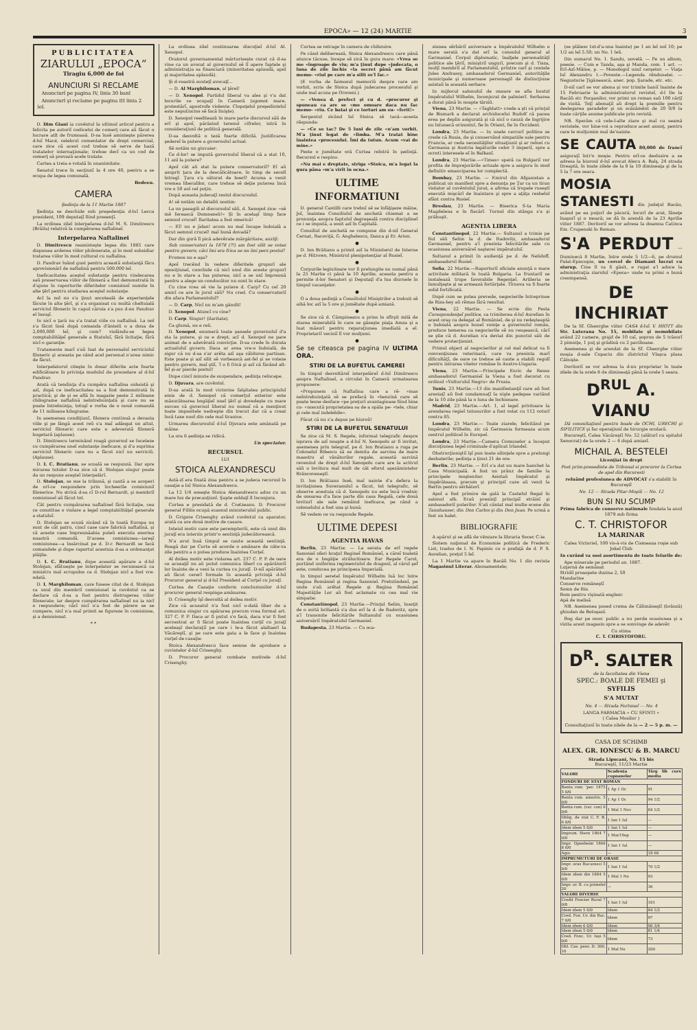EPOCA» — 12 (24) MARTIE 3
PUBLICITATEA
ZIARULUI „EPOCA“
Tiragiu 6,000 de foi
ANUNCIURI SI RECLAME
Anunciurĭ pe pagina IV, linia 30 banĭ
Anunciurĭ şi reclame pe pagina III linia 2 leĭ.
D. Dim Giani ia cuvêntul la ultimul articol pentru a felicita pe autoriĭ codicelui de comerţ care aŭ făcut o lucrare atît de frumoasă. D-sa însĕ aminteşte părerea d-luĭ Macé, celebrul comentator de drept comercial, care zice că acest cod trebue sĕ serve de bază tratatelor internaţionale; trebue decĭ ca un cod de comerţ să prevază acele tratate.
Cartea a treia e votată în unanimitate.
Senatul trece în secţiunĭ la 4 ore 40, pentru a se ocupa de legea comunală.
Bedeeu.
CAMERA
Şedinţa de la 11 Martie 1887
Şedinţa se deschide sub preşedenţia d-luĭ Lecca president, 109 deputaţĭ fiind presenţĭ.
La ordinea zileĭ interpelarea d-luĭ M. S. Dimitrescu (Brăila) relativă la cumpĕrarea naftalineĭ.
Interpelarea Naftalinei
D. Dimitrescu reaminteşte legea din 1885 care dispunea arderea viilor philoxerate, şi în mod subsidiar tratarea viilor în mod cultural cu naftalina.
D. Pandrav luând gust pentru această substanţă făcu aprovisionărĭ de naftalină pentru 500.000 leĭ.
Ineficacitatea aceşteĭ substanţe pentru vindecarea saŭ preservarea viilor de filoxeră a fost demonstrată în d'ajuns în raporturile diferitelor comisiunĭ numite în alte ţĕrĭ pentru studiarea aceşteĭ substanţe.
Acĭ la noĭ nu s'a ţinut socoteală de experienţele făcute în alte ţĕrĭ, şi s'a organisat cu multă cheltuială serviciul filoxeric în capul căruia s'a pus d-nu Pandrav el însuşĭ.
In nicĭ o ţară nu s'a tratat viile cu naftalină. La noĭ s'a făcut însă după comanda d'ânteiŭ o a doua de 2,000,000 leĭ, şi cum? violându-se legea comptabilităţeĭ generale a Statuluĭ, fără licitaţie, fără nicĭ o garanţie.
Tratamente marĭ s'aŭ luat de personaluĭ serviciuluĭ filoxeric şi aceasta pe când acel personal n'avea nimic de făcut.
Interpelatorul citeşte în dosar diferite acte foarte edificătoare în privinţa moduluĭ de procedare al d-luĭ Pandrav.
Arată că tendinţa d'a cumpĕra naftalina subsistă şi azĭ, după ce ineficacitatea sa a fost demonstrată în practică; şi de şi se află în magazie peste 2 milioane chilograme naftalină neîntrebuinţată şi care nu se poate întrebuinţa, totuşĭ e vorba de o nouĕ comandă de 11 milioane kilograme.
In asemenea condiţiunĭ, filoxera continuă a devasta viile şi pe lângă acest reŭ s'a maĭ adăogat un altul, serviciul filoxeric care este o adeverată filoxeră bugetară (aplause).
D. Dimitrescu terminând roagă guvernul se înceteze cu cumpĕrarea uneĭ substanţe ineficace, şi d'a suprima serviciul filoxeric care nu a făcut nicĭ un serviciŭ. (Aplause).
D. I. C. Bratianu, se scoală se respunză. Dar spre mirarea tutulor D-sa zice că d. Stolojan singur poate da un respuns aceşteĭ interpelărĭ.
D. Stolojan, se sue la tribună, şi caută a se acoperi de orĭ-ce respundere prin încheerile comisiuniĭ filoxerice. Nu strică d-sa cĭ D-rul Bernardt, şi membriĭ comisiuneĭ aŭ făcut tot.
Cât pentru cumpărarea naftalineĭ fără licitaţie, cea ce constitue o violare a legeĭ comptabilităţeĭ generale a statuluĭ.
D. Stolojan se scuză zicând că în toată Europa nu sunt de cât patru, cincĭ case care fabrică naftalină, şi că aceste case împreunăabia puteŭ executa enorma noastră comandă. D'aceea comisiunea—iareşĭ comisiunea—a însărcinat pe d. D-r. Bernardt se facă comandele şi dupe raportul acestuia d-sa a ordonanţat plăţile.
D. I. C. Bratianu, dupe această apărare a d-luĭ Stolojan, sfătueşte pe interpelator se recunoască ca ministru maĭ scrupulos ca d. Stolojan nicĭ a fost vre-odată.
D. I. Marghiloman, care fusese citat de d. Stolojan ca unul din membriĭ comisiuneĭ ia cuvêntul ca se declare că d-sa a fost pentru distrugerea viilor filoxerate; iar despre cumpĕrarea naftalineĭ nu ia nicĭ o respundere; căcĭ nicĭ n'a fost de părere se se cumpere, nicĭ n'a maĭ primit se figureze în comisiune, şi a demisionat.
* *
La ordinea zileĭ continuarea discuţieĭ d-luĭ Al. Xenopol.
Oratorul guvernamental mărturiseşte curat că d-sa vine ca un avocat al guvernuluĭ sĕ îĭ apere faptele şi administraţia sa financiară (minoritatea aplaudă, apoĭ şi majoritatea aplaudă).
Şi d-voastră sunteţĭ avocaţĭ...
— D. Al Marghiloman, al ţĕreĭ!
— D. Xenopol. Partidul liberal va ales şi v'a dat locurile ce ocupaţĭ în Cameră (sgomot mare, protestărĭ, apostrofe violente. Clopoţelul preşedinteluĭ este neputincios sĕ facă linişte).
D. Xenopol reediteazâ în mare parte discursul săŭ de erĭ şi apoĭ, părăsind terenul cifrelor, intră în consideraţiunĭ de politică generală.
D-sa desvoltă o teză foarte dificilă. Justificarea şedereĭ la putere a guvernuluĭ actual.
Sĕ notăm un giuvaier:
Ce d-lor! se impută guvernuluĭ liberal că a stat 10, 11 anĭ la putere?
Apoĭ cât aŭ stat la putere conservatoriĭ? Eĭ aŭ asuprit ţara de la descălicătoare, în timp de secolĭ întregĭ. Ţara s'a săturat de boerĭ! Acuma a venit vremea liberalilor, care trebue sĕ deţie puterea încă vre o 50 anĭ cel puţin.
După aceasta judecaţĭ restul discursuluĭ.
A! sĕ notăm un detaliŭ nostim:
La un pasagiŭ al discursuluĭ săŭ, d. Xenopol zice: «sĕ mĕ ferească Dumnezeŭ!» Şi în acelaşĭ timp face semnul cruceĭ! Ilaritatea a fost omerică!
— Eĭ! nu e jidan! acum nu maĭ încape îndoială a făcut semnul cruceĭ! maĭ bună dovadă?
Dar din gură îĭ pică adevĕrate mărgăritare, auziţĭ:
Sub conservatori la 1878 (?!) am fost silit se votez pentru guvern; căci îmi era frica se nu îmi perz postul!
Frumos nu e aşa?
Apoĭ trecênd în vedere diferitele grupurĭ ale oposiţiuneĭ, conchide că nicĭ unul din aceste grupurĭ nu e în stare a lua puterea; nicĭ a se unĭ împreună pentru a alege un conducător nu sunt în stare.
Cu cine vrea sĕ vie la putere d. Carp? Cu ceĭ 20 amicĭ ce are în jurul săŭ? Nu cred. Cu conservatoriĭ din afara Parlamentuluĭ?
— D. Carp, Nicĭ nu m'am gândit!
D. Xenopol. Atuncĭ cu cine?
D. Carp. Singur! (ilaritate).
Ca glumă, nu e reŭ.
D. Xenopol, enumeră toate şansele guvernuluĭ d'a sta la putere, şi ce e drept, acĭ d. Xenopol ne pare animat de o adevĕrată convicţie. D-sa crede în durata actualuluĭ guvern. Daca ar avea vre-o îndoială, de sigur că nu d-sa s'ar arĕta azĭ aşa călduros partisan. Este poate şi azĭ silit sĕ vorbească ast-fel şi se voteze pentru guvern, maĭ ştiĭ, 'ĭ o fi frică şi azĭ că făcând alt-fel şi-ar pierde postul!
Dupe cincĭ minute de suspendare, şedinţa reîncepe.
D. Djuvara, are cuvêntul.
D-sa arată în mod victorios falşitatea principiuluĭ emis de d. Xenopol că comerţul exterior este măsurătoarea bogăţieĭ uneĭ ţĕrĭ şi dovedeşte cu mare succes că guvernul liberal nu numaĭ că a menţinut toate impositele nedrepte din trecut dar că a creat încă taxe nuoĭ din cele maĭ tiranice.
Urmarea discursuluĭ d-luĭ Djuvara este amânată pe mâine.
La ora 6 şedinţa se ridică.
Un spectator.
RECURSUL
LUI
STOICA ALEXANDRESCU
Astă-zĭ era fixată ziua pentru a se judeca recursul în casaţie a luĭ Stoica Alexandrescu.
La 12 1/4 soseşte Stoica Alexandrescu adus cu un mare lux de precauţiunĭ. Şapte soldaţĭ îl înconjura.
Curtea e presidată de d. Cretzeanu. D. Procuror general Filitis ocupă scaonul ministeruluĭ public.
D. Grigore Crisenghy având cuvêntul ca aparator, arată ca are două motive de casare.
Inteiul motiv care este peremptoriŭ, este că unul din juraţĭ era interzis printr'o sentinţă judecătorească.
N'a avut însă timpul se caute această sentinţă. Roagă dar pe Curte sĕ acorde o amânare de câte-va zile pentru a o putea produce înaintea Curţeĭ.
Al doilea motiv este violarea art. 237 C. P. P. de oare ce acusaţiĭ nu aŭ putut comunica liberĭ cu apărătoriĭ lor înainte de a veni la curtea cu juraţĭ. D-niĭ apărătorĭ aŭ făcut cererĭ formale în această privinţă d-luĭ Procuror general şi d-luĭ President al Curţeĭ cu juraţĭ.
Curtea de Casaţie conform concluziunilor d-luĭ procuror general respinge amânarea.
D. Crisenghy îşĭ desvoltă al doilea motiv.
Zice că acusatul n'a fost nicĭ o-dată liber de a comunica singur cu apărarea precum vrea formal art. 327 C. P. P. Daca ar fi putut s'o facă, daca n'ar fi fost secvestrat ar fi făcut poate înaintea curţiĭ cu juraţĭ aceleaşĭ declaraţiĭ pe care i le-a făcut alaltaerĭ la Văcăreştĭ, şi pe care este gata a le face şi înaintea curţeĭ de casaţie.
Stoica Alexandrescu face semne de aprobare a cuvintelor d-luĭ Crisenghy.
D. Procuror general combate motivele d-luĭ Crisenghy.
Curtea se retrage în camera de chibzuire.
Pe când deliberează, Stoica Alexandrescu care până atunce tăcuse, începe sĕ zică în gura mare: «Vrea se me «îngroape de viu; m'a ţinut dupe «judecata, o luna de zile închis «la secret până am făcut memo- «riul pe care m'a silit se'l fac.»
(E vorba de faimosul memoriŭ despre care am vorbit, scris de Stoica după judecarea procesuluĭ şi unde maĭ acuza pe Oroveni.)
— «Venea d. prefect şi cu d. «procuror şi spuneau ca are se «me omoare daca nu fac memo- «riu. Ce batai şi ce torturi am su- «ferit!»
Sergentul zicând luĭ Stoica sĕ tacă—acesta rĕspunde:
— «Ce se tac? De 5 luni de zile «n'am vorbit. M'a ţinut legat de «limba. M'a tratat bine înaintea «procesului. Îmi da tutun. Acum «vai de mine.»
Peste o jumĕtate oră Curtea reîntră în şedinţă. Recursul e respins.
«Nu mai e dreptate, striga «Stoica, m'a legat la gura pâna «m'a virît în ocna.»
ULTIME INFORMATIUNI
D. general Cantilli care trebuĭ sĕ se înfăţişeze mâine, Joĭ, înaintea Consiliuluĭ de anchetă chiemat a se pronunţa asupra faptuluĭ degreşeală contra disciplineĭ ce i se impută, a sosit azĭ în Capitală.
Consiliul de anchetă se compune din d-niĭ General Cernat, Racoviţă, G. Anghelescu, Danca şi Er. Arion.
●
D. Ion Brătianu a primit azĭ la Ministerul de Interne pe d. Hitrowo, Ministrul plenipotenţiar al Rusieĭ.
●
Corpurile legiuitoare vor fi prelungite nu numaĭ până la 25 Martie ci până la 10 Aprilie, aceasta pentru a permite d-lor Senatori şi Deputaţĭ d'a lua diurnele în timpul vacanţelor.
●
O a doua şedinţă a Consiliuluĭ Miniştrilor a trebuit sĕ aibă loc azĭ la 5 ore şi jumĕtate dupĕ amiază.
●
Se zice că d. Câmpineanu a prins în sfîrşit milă de starea mizerabilă în care se găseşte piaţa Amza şi a luat măsurĭ pentru reparaţiunea imediată a eĭ. Proprietariĭ veciniĭ îĭ vor mulţumi.
●
Se se citeasca pe pagina IV ULTIMA ORA.
STIRI DE LA BUFETUL CAMEREI
In timpul desvoltăreĭ interpelăreĭ d-luĭ Dimitrescu asupra Naftalineĭ, a circulat în Cameră urmatoarea propunere:
«Propunem că Naftalina care a rĕ- «mas neîntrebuinţată sĕ se prefacă în «benzină care sĕ poate lesne desface «pe preţurĭ avantagioase fiind bine cu- «noscută proprietatea sa de a spăla pe- «tele, chiar şi cele maĭ indelebile».
Păcat că nu s'a depus pe biuroŭ!
STIRI DE LA BUFETUL SENATULUI
Se zice că M. S. Regele, informat telegrafic despre isprava de azĭ noapte a d-luĭ N. Xenopolu ar fi invitat, asemenea prin telegraf, pe d. Ion Bratianu a ruga pe Colonelul Bibescu să se demita de sarcina de mare maestru al vânătorilor regale, această sarcină revenind de drept d-luĭ Xenopolu care are la activul săŭ o lovitura maĭ mult de cât eforul aşezămintelor Brâncoveneştĭ.
D. Ion Brătianu însĕ, maĭ nainte d'a defera la invitaţiunea Suveranuluĭ a făcut, tot telegrafic, sĕ observe acestuia că d. Xenopolu nu este încă vrednic de onoarea d'a face parte din casa Regală, cele două loviturĭ ale sale remâind ineficace, pe când a colonelului a fost una şi bună.
Sĕ vedem ce va respunde Regele.
ULTIME DEPESI
AGENTIA HAVAS
Berlin, 23 Martie. — La serata de erĭ regele Saxonieĭ oferi braţul Regineĭ Românieĭ, a căreĭ toaletă era de o bogăţie strălucitoare. Ear Regele Carol, purtând uniforma regimentuluĭ de dragonĭ, al căruĭ şef este, conducea pe principesa Imperială.
In timpul sereteĭ Impĕratul Wilhelm luă loc între Regina Românieĭ şi regina Saxonieĭ. Pretutindenĭ, pe unde s'aŭ arĕtat Regele şi Regina Românieĭ Majestăţile Lor aŭ fost aclamate cu cea maĭ vie simpatie.
Constantinopol, 23 Martie.—Prinţul Selim, însoţit de o suită briliantă s'a dus erĭ la d. de Radovitz, spre a'ĭ transmite felicitările Sultanuluĭ cu ocasiunea aniversăriĭ Impĕratuluĭ Germanieĭ.
Budapesta, 23 Martie. — Cu oca-
siunea sĕrbăriĭ aniversare a Impĕratuluĭ Wilhelm o mare serată s'a dat erĭ la consulul general al Germanieĭ. Corpul diplomatic, înalţele personalităţĭ politice ale ţĕriĭ, miniştriĭ ungurĭ, precum şi d. Tisza, mulţĭ membriĭ aĭ Parlamentuluĭ, printre carĭ şi contele Jules Andrassy, ambasadorul Germanieĭ, autorităţile municipale şi numeroase personagiĭ de distincţiune asistaŭ la această serbare.
In mijlocul salonuluĭ de onoare se afla bustul Impĕratuluĭ Wilhelm, înconjurat de palmierĭ. Serbarea a durat până în noapte târziŭ.
Viena, 23 Martie. — «Tagblatt» crede a şti că prinţul de Bismark a declarat archiducelui Rudolf că pacea erea pe deplin asigurată şi că nicĭ o cauză de îngrijire nu întunecă orizontul, fie în Orient, fie în Occident.
Londra, 23 Martie. — In unele cercurĭ politice se crede că Rusia, de şi conservând simpatiile sale pentru Francia, ar ceda necesităţilor situaţiunii şi ar reînoi cu Germania şi Austria legăturile celor 3 imperiĭ, spre a ocroti interesele eĭ în Balkanĭ.
Londra, 23 Martie.—«Times» speră ca Bulgariĭ vor profita de împrejurările actuale spre a asigura în mod definitiv emanciparea lor complectă.
Bombay, 23 Martie. — Emirul din Afganistan a publicat un manifest spre a denunţa pe Ţar ca un tiran violator al cuvêntuluĭ jurat, a afirma că trupele ruseştĭ execută mişcărĭ de înaintare şi spre a aţâţa resbelul sfânt contra Rusieĭ.
Breslau, 23 Martie. — Biserica S-ta Maria Magdelena e în flacărĭ. Turnul din stânga s'a şi prăbuşit.
AGENTIA LIBERA
Constantinopol, 22 Martie.— Sultanul a trimis pe fiul săŭ Selim la d. de Radovitz, ambasadorul Germanieĭ, pentru a'ĭ presinta felicitările sale cu ocasiunea aniversăreĭ naşterei impĕratuluĭ.
Sultanul a primit în audienţă pe d. de Nelidoff, ambasadorul Rusieĭ.
Sofia, 22 Martie.—Raporturiĭ oficiale anunţă o mare activitate militară în toată Bulgaria. La fruntariĭ se instalează trupe favorabile Regenţeĭ. Artileria se înmulţeşte şi se armează fortărţele. Tîrnova va fi foarte solid fortificată.
Dupĕ cum se putea prevede, negocierile întreprinse de Riza-bey aŭ rĕmas fără resultat.
Viena, 22 Martie. — Se scrie din Pesta Corespondenţeĭ politice, ca trimiterea d-luĭ Aurelian în acest oraş ca delegat al Românieĭ, de şi nu redeşteaptă o îndoială asupra buneĭ voinţe a guvernuluĭ român, produce temerea ca negocierile sĕ nu reuşească, căcĭ se ştie că d. Aurelian n'a deviat din punctul săŭ de vedere protecţionist.
Primul object al negocierilor şi cel maĭ delicat va fi convenţiunea veterinară, care va presinta marĭ dificultăţĭ, de oare ce trebue sĕ caute a stabili regulĭ pentru intrarea vitelor române în Austro-Ungaria.
Viena, 23 Martie.—Principele Enric de Reuss ambasadorul Germanieĭ la Viena a fost decorat cu ordinul »Vulturuluĭ Negru« de Prusia.
Tunis, 23 Martie.—13 din manifestanţiĭ care aŭ fost arestaţĭ aŭ fost condamnaţĭ la nişte pedepse variând de la 10 zile până la o luna de închisoare.
Madrid, 23 Martie.—Art. 1, al legeĭ privitoare la arendarea regieĭ tutunurilor a fost votat cu 112 voturĭ contra 85.
Londra, 23 Martie.— Toate ziarele, felicitând pe Impĕratul Wilhelm, zic că Germania formeaza acum centrul politiceĭ în Europeĭ.
Londra, 23 Martie.—Camera Comunelor a început discuţiunea legeĭ criminale d'aplicat Irlandeĭ.
Obstrucţioniştiĭ îşĭ pun toate silinţele spre a prelungi desbaterile; şedinţa a ţinut 21 de ore.
Berlin, 23 Martie. — Erĭ s'a dat un mare banchet la Casa Municipală. A fost un prânz de familie la principele moştenitor. Asistaŭ Impĕratul şi Impĕrăteasa, precum şi principiĭ care aŭ venit la Berlin pentru sĕrbătorĭ.
Apoĭ a fost primire de gală la Castelul Regal în salonul alb. Eraŭ presinţĭ principiĭ străinĭ şi ambasadoriĭ puterilor. S'aŭ cântat maĭ multe scene din Tannhauser, din Don Carlos şi din Don Juan. Pe urmă a fost un balet.
BIBLIOGRAFIE
A apărut şi se află de vênzare la libraria Socec C-ie.
Sistem naţional de Economie politică de Frederic List, tradus de I. N. Papiniu cu o prefaţă de d. P. S. Aurelian, preţul 5 leĭ.
La 1 Martie va apare în Bacăŭ No. 1 din revista Magasinul Literar. Abonamentele;
(se plătesc tot-d'a-una înainte) pe 1 an leĭ noĭ 10; pe 1/2 an leĭ 5.50; un No. 1 leŭ.
Din sumarul No. 1. Sandu, novelă. — Pe un album, poesie. — Cum e Tanda, aşa şi Manda, com. 1 act. — Erĭ-Azĭ-Mâine, p. — Monologul unuĭ cerşetor. — Viaţa luĭ Alexandru I.—Poveste.—Legenda rĕndunelei. —Negustorie Ţigănească, anec. pop. Şarade, etc. etc.
D-niĭ carĭ se vor abona şi vor trimite baniĭ înainte de 15 Februarie la administratorul revisteĭ, d-l De la Bacăŭ str. Focşanilor, vor primi un roman saŭ 100 cărţĭ de visită. Toţĭ abonaţiĭ aŭ drept la premiile pentru deslegarea şaradelor şi un scăzămênt de 20 0/0 la toate cărţile anume publicate prin revistă.
NB. Sperăm că cele-l-alte ziare şi maĭ cu seamă revistele, vor bine-voi a reproduce acest anunţ, pentru care le mulţumim maĭ de'nainte.
SE CAUTA 80,000 de francĭ asiguraţĭ într'o moşie. Pentru orĭ-ce deslusire a se adresa la biuroul d-luĭ avocat Alecu A. Balş, 24 strada Dreaptă, în toate zilele de la 8 la 10 dimineaţa şi de la 5 la 7 ore seara.
MOSIA STANESTI din judeţul Bacău, având pe ea puţurĭ de păcură, locurĭ de arat, fâneţe înaşurĭ şi o moară; se dă în arendă de la 23 Aprilie viitor 1887. Doritoriĭ se vor adresa la doamna Catinca Em. Crupenski în Roman.
S'A PERDUT — Duminecă 8 Martie, între orele 5 1/2—6, pe drumul Palat-Episcopie, un cercel de Diamant lucrat cu siurup. Cine îl va fi găsit, e rugat a'l aduce la administraţia ziaruluĭ «Epoca» unde va primi o bună creompensă.
DE INCHIRIAT
De la Sf. Gheorghe viitor CASA d-luĭ V. HIOTT din Str. Luterana No. 15, mobilate şi nemobilate având 22 camere, grajd de 10 caĭ, şopron de 5 trăsurĭ 2 pimniţe, 1 puţ şi grădină cu 2 pavilioane.
Asemenea şi de arendat de la Sf. Gheorghe viitor moşia d-sale Copaciu din districtul Vlaşca plasa Câlnişte.
Doritoriĭ se vor adresa la d-nu proprietar în toate zilele de la orele 8 de dimineaţă până la orele 5 seara.
D<sup>RUL</sup> A. VIANU
Dă consultaţiunĭ pentru boale de OCHI, URECHI şi SIFILITICE şi fac operaţiunĭ de hirurgie oculară.
Bucureştĭ, Calea Văcăreştĭ No. 52 (alăturĭ cu spitalul Xenocrat) de la orele 2 — 4 după amiazĭ.
MICHAIL A. BESTELEI
Licenţiat în drept
Fost prim-presedinte de Tribunal si procuror la Curtea de apel din Bucuresti
reluând profesiunea de ADVOCAT s'a stabilit în Bucureştĭ
No. 12 — Strada Pitar-Moşiŭ — No. 12
BUN SI NU SCUMP
Prima fabrica de conserve nationale fondata la anul 1879 sub firma
C. T. CHRISTOFOR
LA MARINAR
Calea Victorieĭ, 100 vis-à-vis de Cismeaua roşie sub Jokeĭ Club
In curând va sosi asortimentu de toate felurile de:
Ape minerale pe periodul an. 1887.
Luţernă de semănat
Stridiĭ proaspete duzina 2, 50
Mandarine
Conserve româneştĭ
Somn de Rin
Rom pentru vişinată englezc
Apă de melisă
NB. Asemenea posed crema de Călimăneştĭ (brânză) ghiuden de Botoşanĭ.
Rog dar pe onor. public a nu perde ocasiunea şi a vizita acest magasin spre a se sonvinge de adevĕr.
Cu stima
C. T. CHRISTOFORU.
D<sup>R</sup>. SALTER
de la facultatea din Viena
SPEC.: BOALE DE FEMEI şi SYFILIS
S'A MUTAT
No. 4 — Strada Fortuneĭ — No. 4
LANGA FARMACIA « CU SFINTI »
( Calea Mosilor )
Consultaţiunĭ în toate zilele de la — 2 — 5 p. m. —
CASA DE SCHIMB
ALEX. GR. IONESCU & B. MARCU
Strada Lipscani, No. 15 bis
Bucureştĭ, 11/23 Martie
| VALORI | Scadenţa cupoanelor | Târg lib curs mediu |
| --- | --- | --- |
| FONDURI DE STAT ROMAN | | |
| Renta rom. 'per. 1875 5 0/0 | 1 Ap 1 Oc | 91 |
| Renta rom. amortis. 5 0/0 | 1 Ap 1 Oc | 94 1/2 |
| Renta rom. (rur. con) 6 0/0 | 1 Maĭ 1 Nov | 84 1/2 |
| Oblig. de stat C. F. R. 6 0/0 | 1 Ian 1 Iul | — |
| Idem idem 5 0/0 | 1 Ian 1 Iul | — |
| Imprum. Stern 1864 7 0/0 | 1 Mar1Sep | — |
| Impr. Openheim 1866 8 0/0 | 1 Ian 1 Iul | — |
| Agio | — | 18 60 |
| IMPRUMUTURI DE ORASE | | |
| Impr. oras Bucuresci 5 0/0 | 1 Ian 1 Iul | 70 1/2 |
| Idem idem din 1884 5 0/0 | 1 Maĭ 1 No | 93 |
| Impr. or. B. cu primeleĭ 20 | — | 36 |
| VALORI DIVERSE | | |
| Credit Foncier Rural 7 0/0 | 1 Ian 1 Iul | 101 |
| Idem idem 5 0/0 | Idem | 84 1/2 |
| Cred. Fon. Ur. din Buc. 7 0/0 | Idem | 97 |
| Idem idem 6 0/0 | Idem | 90 3/4 |
| Idem idem 5 0/0 | Idem | 81 1/4 |
| Cred. Fonc. Ur. Iaşi 5 0/0 | Idem | 73 |
| Obl. Cas. pens. fr. 300. 10 | 1 Maĭ No | 200 |